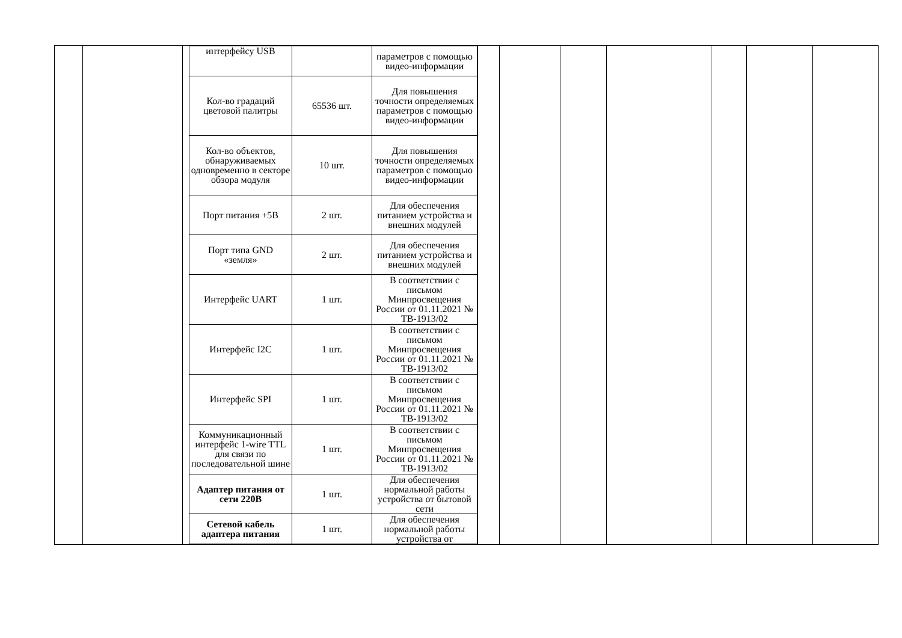| | | / интерфейсу USB / / параметров с помощью видео-информации / / Кол-во градаций цветовой палитры / 65536 шт. / Для повышения точности определяемых параметров с помощью видео-информации / / Кол-во объектов, обнаруживаемых одновременно в секторе обзора модуля / 10 шт. / Для повышения точности определяемых параметров с помощью видео-информации / / Порт питания +5В / 2 шт. / Для обеспечения питанием устройства и внешних модулей / / Порт типа GND «земля» / 2 шт. / Для обеспечения питанием устройства и внешних модулей / / Интерфейс UART / 1 шт. / В соответствии с письмом Минпросвещения России от 01.11.2021 № ТВ-1913/02 / / Интерфейс I2C / 1 шт. / В соответствии с письмом Минпросвещения России от 01.11.2021 № ТВ-1913/02 / / Интерфейс SPI / 1 шт. / В соответствии с письмом Минпросвещения России от 01.11.2021 № ТВ-1913/02 / / Коммуникационный интерфейс 1-wire TTL для связи по последовательной шине / 1 шт. / В соответствии с письмом Минпросвещения России от 01.11.2021 № ТВ-1913/02 / / Адаптер питания от сети 220В / 1 шт. / Для обеспечения нормальной работы устройства от бытовой сети / / Сетевой кабель адаптера питания / 1 шт. / Для обеспечения нормальной работы устройства от / | | | | | | | |